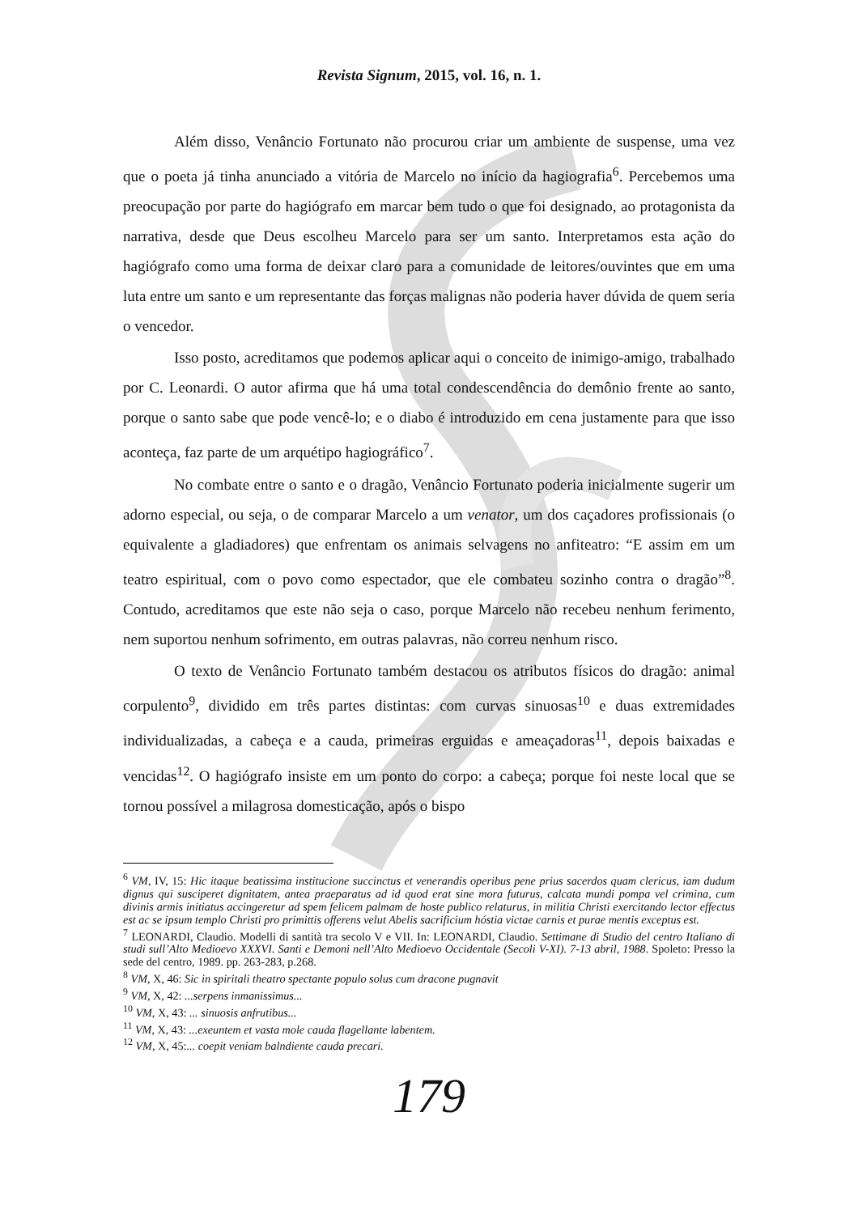Revista Signum, 2015, vol. 16, n. 1.
Além disso, Venâncio Fortunato não procurou criar um ambiente de suspense, uma vez que o poeta já tinha anunciado a vitória de Marcelo no início da hagiografia<sup>6</sup>. Percebemos uma preocupação por parte do hagiógrafo em marcar bem tudo o que foi designado, ao protagonista da narrativa, desde que Deus escolheu Marcelo para ser um santo. Interpretamos esta ação do hagiógrafo como uma forma de deixar claro para a comunidade de leitores/ouvintes que em uma luta entre um santo e um representante das forças malignas não poderia haver dúvida de quem seria o vencedor.
Isso posto, acreditamos que podemos aplicar aqui o conceito de inimigo-amigo, trabalhado por C. Leonardi. O autor afirma que há uma total condescendência do demônio frente ao santo, porque o santo sabe que pode vencê-lo; e o diabo é introduzido em cena justamente para que isso aconteça, faz parte de um arquétipo hagiográfico<sup>7</sup>.
No combate entre o santo e o dragão, Venâncio Fortunato poderia inicialmente sugerir um adorno especial, ou seja, o de comparar Marcelo a um venator, um dos caçadores profissionais (o equivalente a gladiadores) que enfrentam os animais selvagens no anfiteatro: “E assim em um teatro espiritual, com o povo como espectador, que ele combateu sozinho contra o dragão”<sup>8</sup>. Contudo, acreditamos que este não seja o caso, porque Marcelo não recebeu nenhum ferimento, nem suportou nenhum sofrimento, em outras palavras, não correu nenhum risco.
O texto de Venâncio Fortunato também destacou os atributos físicos do dragão: animal corpulento<sup>9</sup>, dividido em três partes distintas: com curvas sinuosas<sup>10</sup> e duas extremidades individualizadas, a cabeça e a cauda, primeiras erguidas e ameaçadoras<sup>11</sup>, depois baixadas e vencidas<sup>12</sup>. O hagiógrafo insiste em um ponto do corpo: a cabeça; porque foi neste local que se tornou possível a milagrosa domesticação, após o bispo
<sup>6</sup> VM, IV, 15: Hic itaque beatissima institucione succinctus et venerandis operibus pene prius sacerdos quam clericus, iam dudum dignus qui susciperet dignitatem, antea praeparatus ad id quod erat sine mora futurus, calcata mundi pompa vel crimina, cum divinis armis initiatus accingeretur ad spem felicem palmam de hoste publico relaturus, in militia Christi exercitando lector effectus est ac se ipsum templo Christi pro primittis offerens velut Abelis sacrificium hóstia victae carnis et purae mentis exceptus est.
<sup>7</sup> LEONARDI, Claudio. Modelli di santità tra secolo V e VII. In: LEONARDI, Claudio. Settimane di Studio del centro Italiano di studi sull’Alto Medioevo XXXVI. Santi e Demoni nell’Alto Medioevo Occidentale (Secoli V-XI). 7-13 abril, 1988. Spoleto: Presso la sede del centro, 1989. pp. 263-283, p.268.
<sup>8</sup> VM, X, 46: Sic in spiritali theatro spectante populo solus cum dracone pugnavit
<sup>9</sup> VM, X, 42: ...serpens inmanissimus...
<sup>10</sup> VM, X, 43: ... sinuosis anfrutibus...
<sup>11</sup> VM, X, 43: ...exeuntem et vasta mole cauda flagellante labentem.
<sup>12</sup> VM, X, 45:... coepit veniam balndiente cauda precari.
179